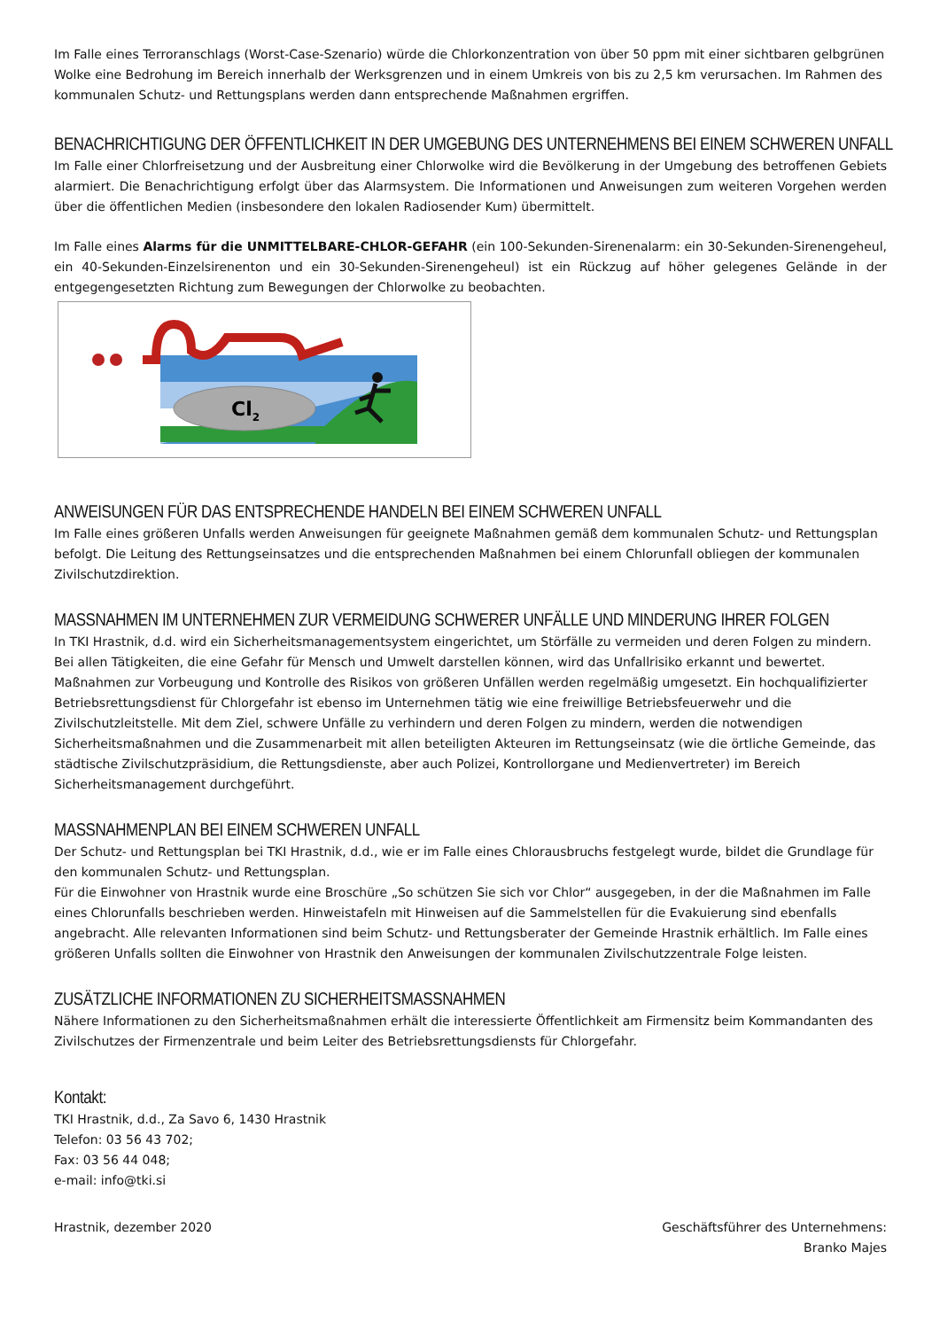Im Falle eines Terroranschlags (Worst-Case-Szenario) würde die Chlorkonzentration von über 50 ppm mit einer sichtbaren gelbgrünen Wolke eine Bedrohung im Bereich innerhalb der Werksgrenzen und in einem Umkreis von bis zu 2,5 km verursachen. Im Rahmen des kommunalen Schutz- und Rettungsplans werden dann entsprechende Maßnahmen ergriffen.
BENACHRICHTIGUNG DER ÖFFENTLICHKEIT IN DER UMGEBUNG DES UNTERNEHMENS BEI EINEM SCHWEREN UNFALL
Im Falle einer Chlorfreisetzung und der Ausbreitung einer Chlorwolke wird die Bevölkerung in der Umgebung des betroffenen Gebiets alarmiert. Die Benachrichtigung erfolgt über das Alarmsystem. Die Informationen und Anweisungen zum weiteren Vorgehen werden über die öffentlichen Medien (insbesondere den lokalen Radiosender Kum) übermittelt.
Im Falle eines Alarms für die UNMITTELBARE-CHLOR-GEFAHR (ein 100-Sekunden-Sirenenalarm: ein 30-Sekunden-Sirenengeheul, ein 40-Sekunden-Einzelsirenenton und ein 30-Sekunden-Sirenengeheul) ist ein Rückzug auf höher gelegenes Gelände in der entgegengesetzten Richtung zum Bewegungen der Chlorwolke zu beobachten.
Cl2
ANWEISUNGEN FÜR DAS ENTSPRECHENDE HANDELN BEI EINEM SCHWEREN UNFALL
Im Falle eines größeren Unfalls werden Anweisungen für geeignete Maßnahmen gemäß dem kommunalen Schutz- und Rettungsplan befolgt. Die Leitung des Rettungseinsatzes und die entsprechenden Maßnahmen bei einem Chlorunfall obliegen der kommunalen Zivilschutzdirektion.
MASSNAHMEN IM UNTERNEHMEN ZUR VERMEIDUNG SCHWERER UNFÄLLE UND MINDERUNG IHRER FOLGEN
In TKI Hrastnik, d.d. wird ein Sicherheitsmanagementsystem eingerichtet, um Störfälle zu vermeiden und deren Folgen zu mindern. Bei allen Tätigkeiten, die eine Gefahr für Mensch und Umwelt darstellen können, wird das Unfallrisiko erkannt und bewertet. Maßnahmen zur Vorbeugung und Kontrolle des Risikos von größeren Unfällen werden regelmäßig umgesetzt. Ein hochqualifizierter Betriebsrettungsdienst für Chlorgefahr ist ebenso im Unternehmen tätig wie eine freiwillige Betriebsfeuerwehr und die Zivilschutzleitstelle. Mit dem Ziel, schwere Unfälle zu verhindern und deren Folgen zu mindern, werden die notwendigen Sicherheitsmaßnahmen und die Zusammenarbeit mit allen beteiligten Akteuren im Rettungseinsatz (wie die örtliche Gemeinde, das städtische Zivilschutzpräsidium, die Rettungsdienste, aber auch Polizei, Kontrollorgane und Medienvertreter) im Bereich Sicherheitsmanagement durchgeführt.
MASSNAHMENPLAN BEI EINEM SCHWEREN UNFALL
Der Schutz- und Rettungsplan bei TKI Hrastnik, d.d., wie er im Falle eines Chlorausbruchs festgelegt wurde, bildet die Grundlage für den kommunalen Schutz- und Rettungsplan.
Für die Einwohner von Hrastnik wurde eine Broschüre „So schützen Sie sich vor Chlor“ ausgegeben, in der die Maßnahmen im Falle eines Chlorunfalls beschrieben werden. Hinweistafeln mit Hinweisen auf die Sammelstellen für die Evakuierung sind ebenfalls angebracht. Alle relevanten Informationen sind beim Schutz- und Rettungsberater der Gemeinde Hrastnik erhältlich. Im Falle eines größeren Unfalls sollten die Einwohner von Hrastnik den Anweisungen der kommunalen Zivilschutzzentrale Folge leisten.
ZUSÄTZLICHE INFORMATIONEN ZU SICHERHEITSMASSNAHMEN
Nähere Informationen zu den Sicherheitsmaßnahmen erhält die interessierte Öffentlichkeit am Firmensitz beim Kommandanten des Zivilschutzes der Firmenzentrale und beim Leiter des Betriebsrettungsdiensts für Chlorgefahr.
Kontakt:
TKI Hrastnik, d.d., Za Savo 6, 1430 Hrastnik
Telefon: 03 56 43 702;
Fax: 03 56 44 048;
e-mail: info@tki.si
Hrastnik, dezember 2020 Geschäftsführer des Unternehmens:
Branko Majes